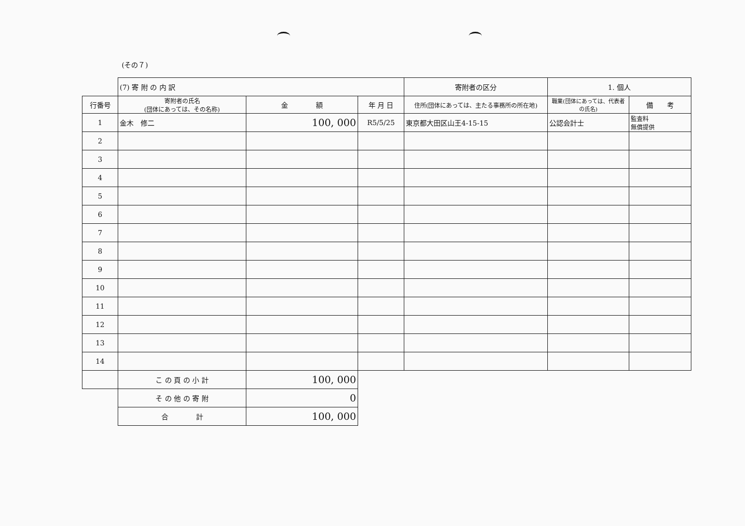(その７)
| | (7) 寄 附 の 内 訳 | | | 寄附者の区分 | 1. 個人 | |
| 行番号 | 寄附者の氏名 (団体にあっては、その名称) | 金 額 | 年 月 日 | 住所(団体にあっては、主たる事務所の所在地) | 職業(団体にあっては、代表者の氏名) | 備 考 |
| 1 | 金木 修二 | 100, 000 | R5/5/25 | 東京都大田区山王4-15-15 | 公認会計士 | 監査料 無償提供 |
| 2 | | | | | | |
| 3 | | | | | | |
| 4 | | | | | | |
| 5 | | | | | | |
| 6 | | | | | | |
| 7 | | | | | | |
| 8 | | | | | | |
| 9 | | | | | | |
| 10 | | | | | | |
| 11 | | | | | | |
| 12 | | | | | | |
| 13 | | | | | | |
| 14 | | | | | | |
| | こ の 頁 の 小 計 | 100, 000 | | | | |
| | そ の 他 の 寄 附 | 0 | | | | |
| | 合 計 | 100, 000 | | | | |